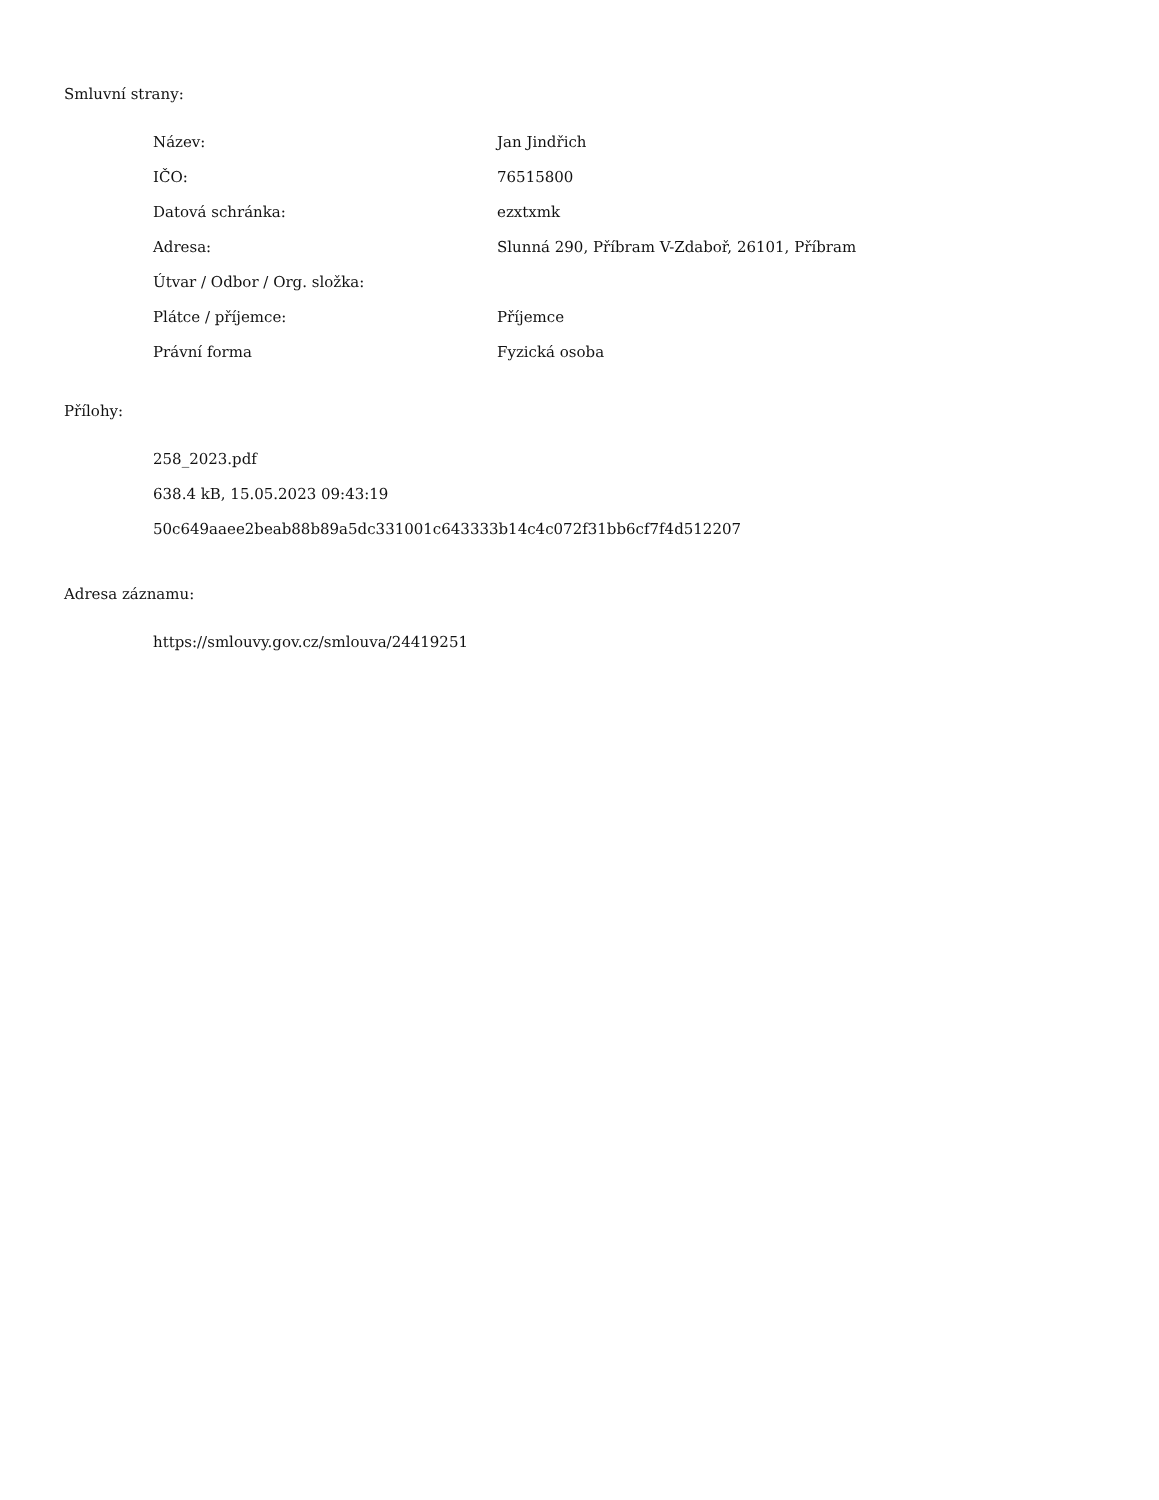Smluvní strany:
| Název: | Jan Jindřich |
| IČO: | 76515800 |
| Datová schránka: | ezxtxmk |
| Adresa: | Slunná 290, Příbram V-Zdaboř, 26101, Příbram |
| Útvar / Odbor / Org. složka: | |
| Plátce / příjemce: | Příjemce |
| Právní forma | Fyzická osoba |
Přílohy:
258_2023.pdf
638.4 kB, 15.05.2023 09:43:19
50c649aaee2beab88b89a5dc331001c643333b14c4c072f31bb6cf7f4d512207
Adresa záznamu:
https://smlouvy.gov.cz/smlouva/24419251